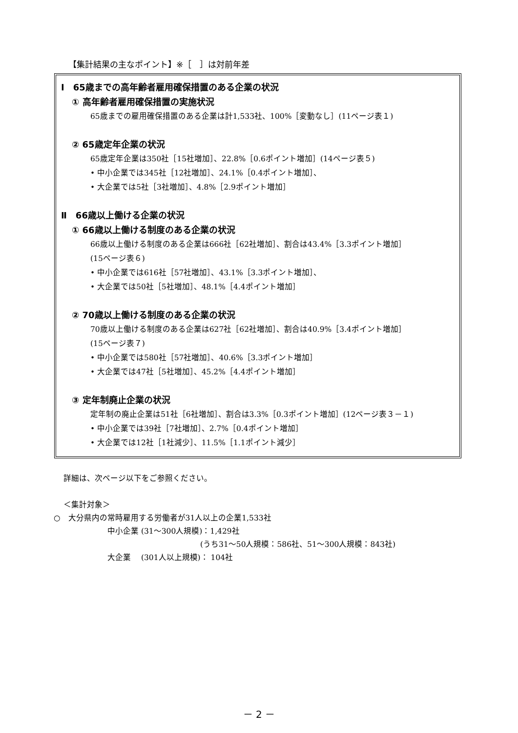【集計結果の主なポイント】※［　］は対前年差
Ⅰ　65歳までの高年齢者雇用確保措置のある企業の状況
① 高年齢者雇用確保措置の実施状況
65歳までの雇用確保措置のある企業は計1,533社、100%［変動なし］(11ページ表１)
② 65歳定年企業の状況
65歳定年企業は350社［15社増加］、22.8%［0.6ポイント増加］(14ページ表５)
• 中小企業では345社［12社増加］、24.1%［0.4ポイント増加］、
• 大企業では5社［3社増加］、4.8%［2.9ポイント増加］
Ⅱ　66歳以上働ける企業の状況
① 66歳以上働ける制度のある企業の状況
66歳以上働ける制度のある企業は666社［62社増加］、割合は43.4%［3.3ポイント増加］
(15ページ表６)
• 中小企業では616社［57社増加］、43.1%［3.3ポイント増加］、
• 大企業では50社［5社増加］、48.1%［4.4ポイント増加］
② 70歳以上働ける制度のある企業の状況
70歳以上働ける制度のある企業は627社［62社増加］、割合は40.9%［3.4ポイント増加］
(15ページ表７)
• 中小企業では580社［57社増加］、40.6%［3.3ポイント増加］
• 大企業では47社［5社増加］、45.2%［4.4ポイント増加］
③ 定年制廃止企業の状況
定年制の廃止企業は51社［6社増加］、割合は3.3%［0.3ポイント増加］(12ページ表３－１)
• 中小企業では39社［7社増加］、2.7%［0.4ポイント増加］
• 大企業では12社［1社減少］、11.5%［1.1ポイント減少］
詳細は、次ページ以下をご参照ください。
＜集計対象＞
○　大分県内の常時雇用する労働者が31人以上の企業1,533社
中小企業 (31～300人規模)：1,429社
(うち31～50人規模：586社、51～300人規模：843社)
大企業　 (301人以上規模)： 104社
－ 2 －